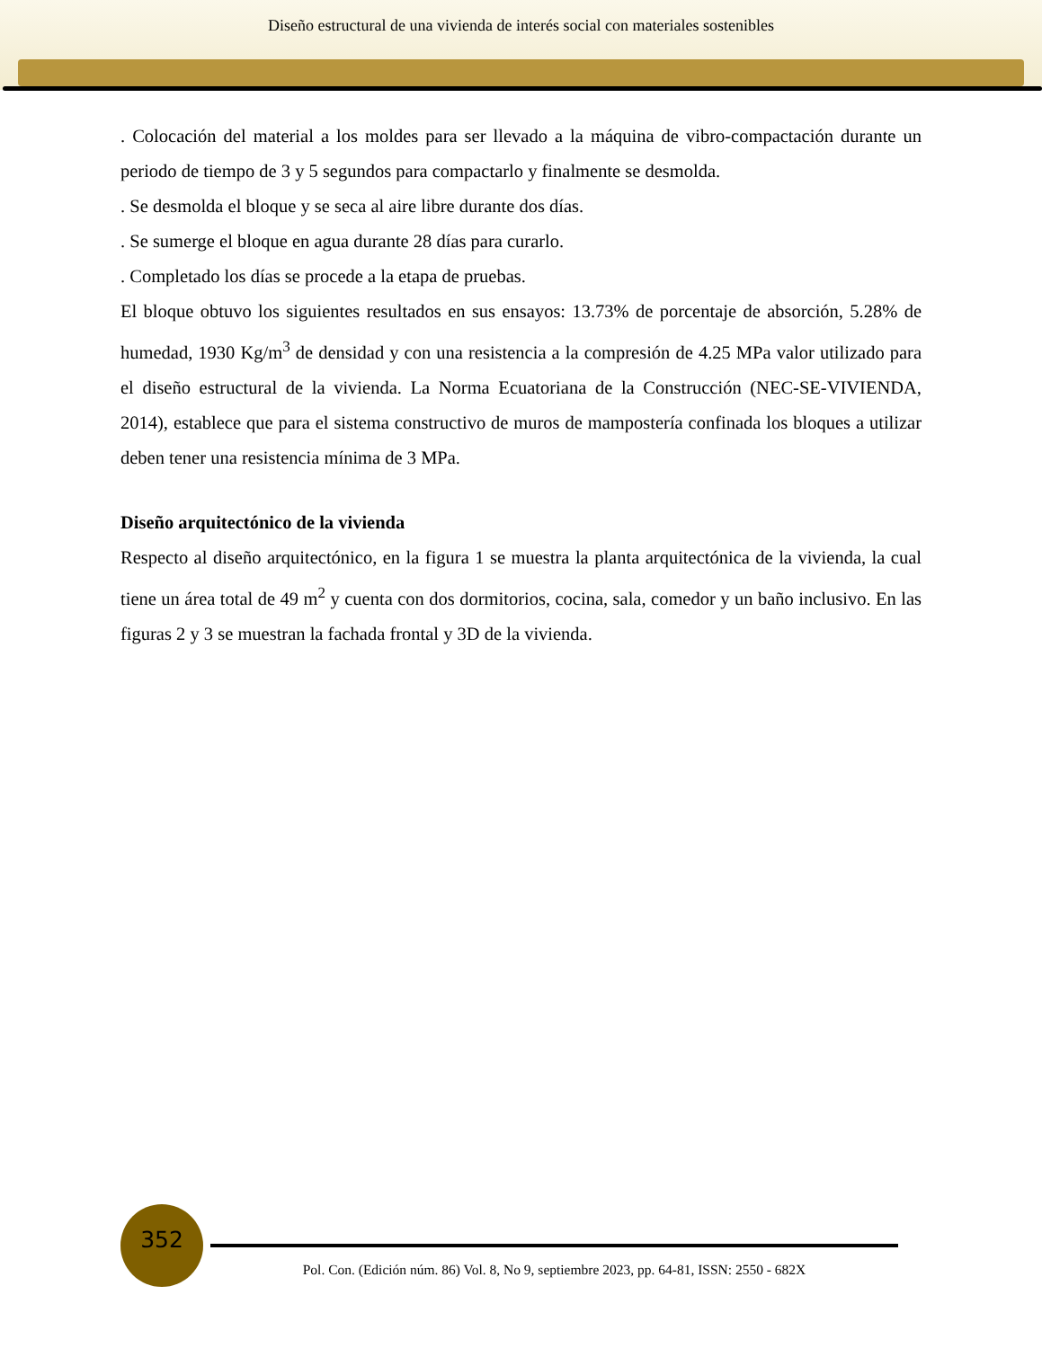Diseño estructural de una vivienda de interés social con materiales sostenibles
. Colocación del material a los moldes para ser llevado a la máquina de vibro-compactación durante un periodo de tiempo de 3 y 5 segundos para compactarlo y finalmente se desmolda.
. Se desmolda el bloque y se seca al aire libre durante dos días.
. Se sumerge el bloque en agua durante 28 días para curarlo.
. Completado los días se procede a la etapa de pruebas.
El bloque obtuvo los siguientes resultados en sus ensayos: 13.73% de porcentaje de absorción, 5.28% de humedad, 1930 Kg/m<sup>3</sup> de densidad y con una resistencia a la compresión de 4.25 MPa valor utilizado para el diseño estructural de la vivienda. La Norma Ecuatoriana de la Construcción (NEC-SE-VIVIENDA, 2014), establece que para el sistema constructivo de muros de mampostería confinada los bloques a utilizar deben tener una resistencia mínima de 3 MPa.
Diseño arquitectónico de la vivienda
Respecto al diseño arquitectónico, en la figura 1 se muestra la planta arquitectónica de la vivienda, la cual tiene un área total de 49 m<sup>2</sup> y cuenta con dos dormitorios, cocina, sala, comedor y un baño inclusivo. En las figuras 2 y 3 se muestran la fachada frontal y 3D de la vivienda.
352
Pol. Con. (Edición núm. 86) Vol. 8, No 9, septiembre 2023, pp. 64-81, ISSN: 2550 - 682X